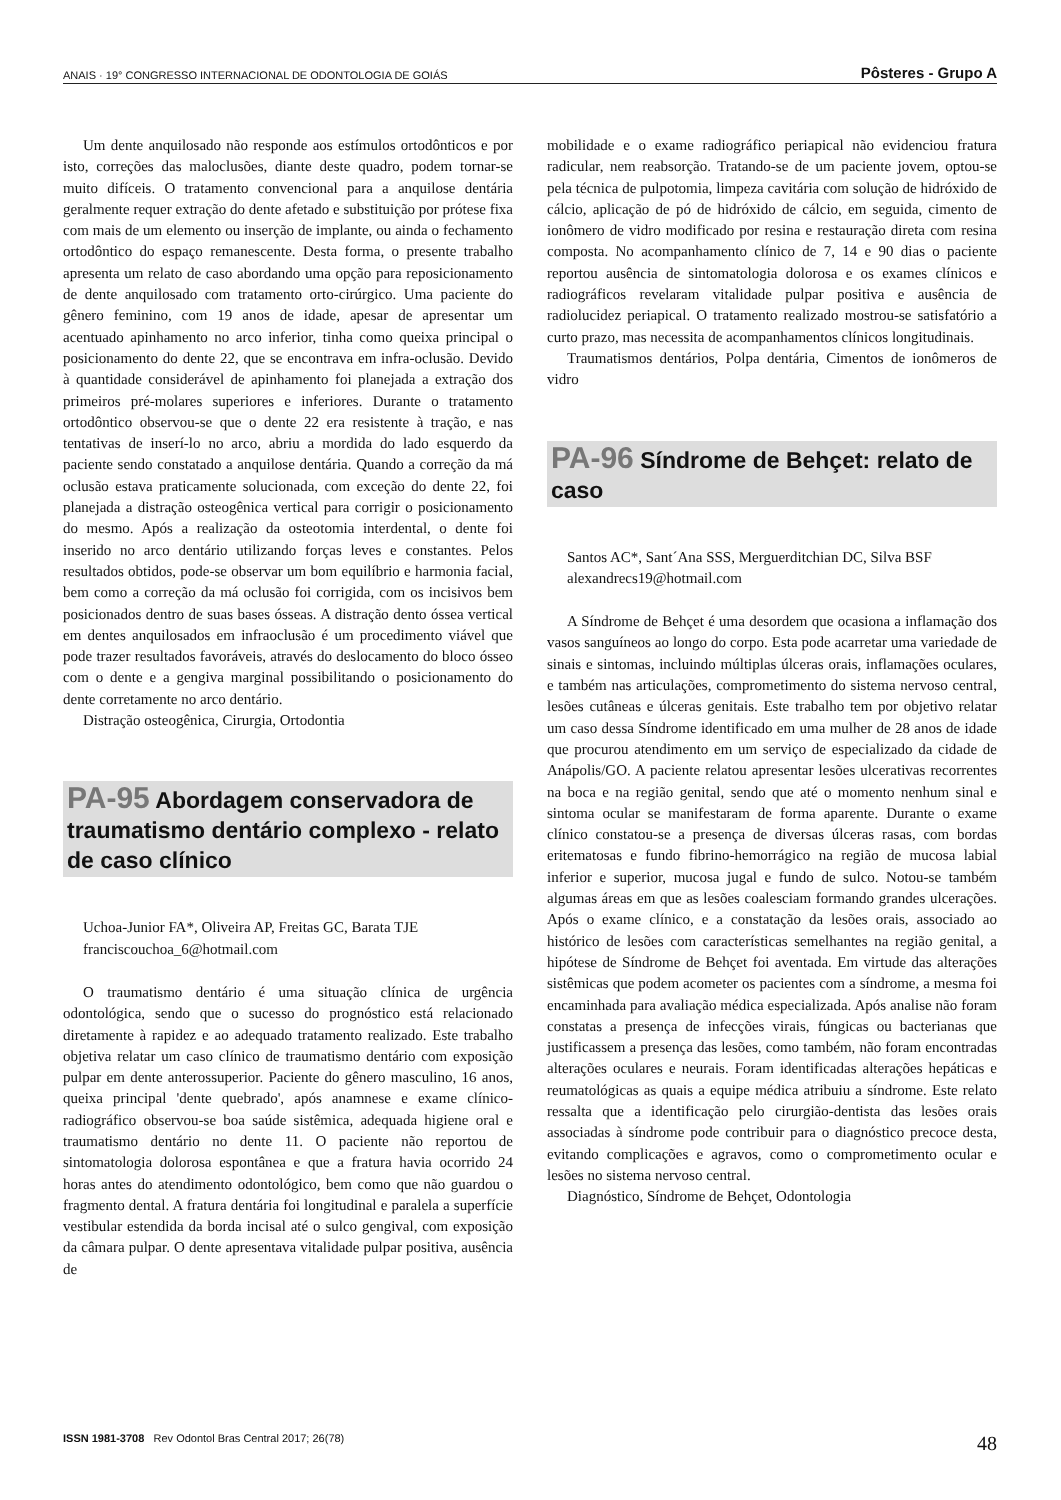ANAIS · 19° CONGRESSO INTERNACIONAL DE ODONTOLOGIA DE GOIÁS Pôsteres - Grupo A
Um dente anquilosado não responde aos estímulos ortodônticos e por isto, correções das maloclusões, diante deste quadro, podem tornar-se muito difíceis. O tratamento convencional para a anquilose dentária geralmente requer extração do dente afetado e substituição por prótese fixa com mais de um elemento ou inserção de implante, ou ainda o fechamento ortodôntico do espaço remanescente. Desta forma, o presente trabalho apresenta um relato de caso abordando uma opção para reposicionamento de dente anquilosado com tratamento orto-cirúrgico. Uma paciente do gênero feminino, com 19 anos de idade, apesar de apresentar um acentuado apinhamento no arco inferior, tinha como queixa principal o posicionamento do dente 22, que se encontrava em infra-oclusão. Devido à quantidade considerável de apinhamento foi planejada a extração dos primeiros pré-molares superiores e inferiores. Durante o tratamento ortodôntico observou-se que o dente 22 era resistente à tração, e nas tentativas de inserí-lo no arco, abriu a mordida do lado esquerdo da paciente sendo constatado a anquilose dentária. Quando a correção da má oclusão estava praticamente solucionada, com exceção do dente 22, foi planejada a distração osteogênica vertical para corrigir o posicionamento do mesmo. Após a realização da osteotomia interdental, o dente foi inserido no arco dentário utilizando forças leves e constantes. Pelos resultados obtidos, pode-se observar um bom equilíbrio e harmonia facial, bem como a correção da má oclusão foi corrigida, com os incisivos bem posicionados dentro de suas bases ósseas. A distração dento óssea vertical em dentes anquilosados em infraoclusão é um procedimento viável que pode trazer resultados favoráveis, através do deslocamento do bloco ósseo com o dente e a gengiva marginal possibilitando o posicionamento do dente corretamente no arco dentário.
Distração osteogênica, Cirurgia, Ortodontia
PA-95 Abordagem conservadora de traumatismo dentário complexo - relato de caso clínico
Uchoa-Junior FA*, Oliveira AP, Freitas GC, Barata TJE
franciscouchoa_6@hotmail.com
O traumatismo dentário é uma situação clínica de urgência odontológica, sendo que o sucesso do prognóstico está relacionado diretamente à rapidez e ao adequado tratamento realizado. Este trabalho objetiva relatar um caso clínico de traumatismo dentário com exposição pulpar em dente anterossuperior. Paciente do gênero masculino, 16 anos, queixa principal 'dente quebrado', após anamnese e exame clínico-radiográfico observou-se boa saúde sistêmica, adequada higiene oral e traumatismo dentário no dente 11. O paciente não reportou de sintomatologia dolorosa espontânea e que a fratura havia ocorrido 24 horas antes do atendimento odontológico, bem como que não guardou o fragmento dental. A fratura dentária foi longitudinal e paralela a superfície vestibular estendida da borda incisal até o sulco gengival, com exposição da câmara pulpar. O dente apresentava vitalidade pulpar positiva, ausência de
mobilidade e o exame radiográfico periapical não evidenciou fratura radicular, nem reabsorção. Tratando-se de um paciente jovem, optou-se pela técnica de pulpotomia, limpeza cavitária com solução de hidróxido de cálcio, aplicação de pó de hidróxido de cálcio, em seguida, cimento de ionômero de vidro modificado por resina e restauração direta com resina composta. No acompanhamento clínico de 7, 14 e 90 dias o paciente reportou ausência de sintomatologia dolorosa e os exames clínicos e radiográficos revelaram vitalidade pulpar positiva e ausência de radiolucidez periapical. O tratamento realizado mostrou-se satisfatório a curto prazo, mas necessita de acompanhamentos clínicos longitudinais.
Traumatismos dentários, Polpa dentária, Cimentos de ionômeros de vidro
PA-96 Síndrome de Behçet: relato de caso
Santos AC*, Sant´Ana SSS, Merguerditchian DC, Silva BSF
alexandrecs19@hotmail.com
A Síndrome de Behçet é uma desordem que ocasiona a inflamação dos vasos sanguíneos ao longo do corpo. Esta pode acarretar uma variedade de sinais e sintomas, incluindo múltiplas úlceras orais, inflamações oculares, e também nas articulações, comprometimento do sistema nervoso central, lesões cutâneas e úlceras genitais. Este trabalho tem por objetivo relatar um caso dessa Síndrome identificado em uma mulher de 28 anos de idade que procurou atendimento em um serviço de especializado da cidade de Anápolis/GO. A paciente relatou apresentar lesões ulcerativas recorrentes na boca e na região genital, sendo que até o momento nenhum sinal e sintoma ocular se manifestaram de forma aparente. Durante o exame clínico constatou-se a presença de diversas úlceras rasas, com bordas eritematosas e fundo fibrino-hemorrágico na região de mucosa labial inferior e superior, mucosa jugal e fundo de sulco. Notou-se também algumas áreas em que as lesões coalesciam formando grandes ulcerações. Após o exame clínico, e a constatação da lesões orais, associado ao histórico de lesões com características semelhantes na região genital, a hipótese de Síndrome de Behçet foi aventada. Em virtude das alterações sistêmicas que podem acometer os pacientes com a síndrome, a mesma foi encaminhada para avaliação médica especializada. Após analise não foram constatas a presença de infecções virais, fúngicas ou bacterianas que justificassem a presença das lesões, como também, não foram encontradas alterações oculares e neurais. Foram identificadas alterações hepáticas e reumatológicas as quais a equipe médica atribuiu a síndrome. Este relato ressalta que a identificação pelo cirurgião-dentista das lesões orais associadas à síndrome pode contribuir para o diagnóstico precoce desta, evitando complicações e agravos, como o comprometimento ocular e lesões no sistema nervoso central.
Diagnóstico, Síndrome de Behçet, Odontologia
ISSN 1981-3708 Rev Odontol Bras Central 2017; 26(78) 48